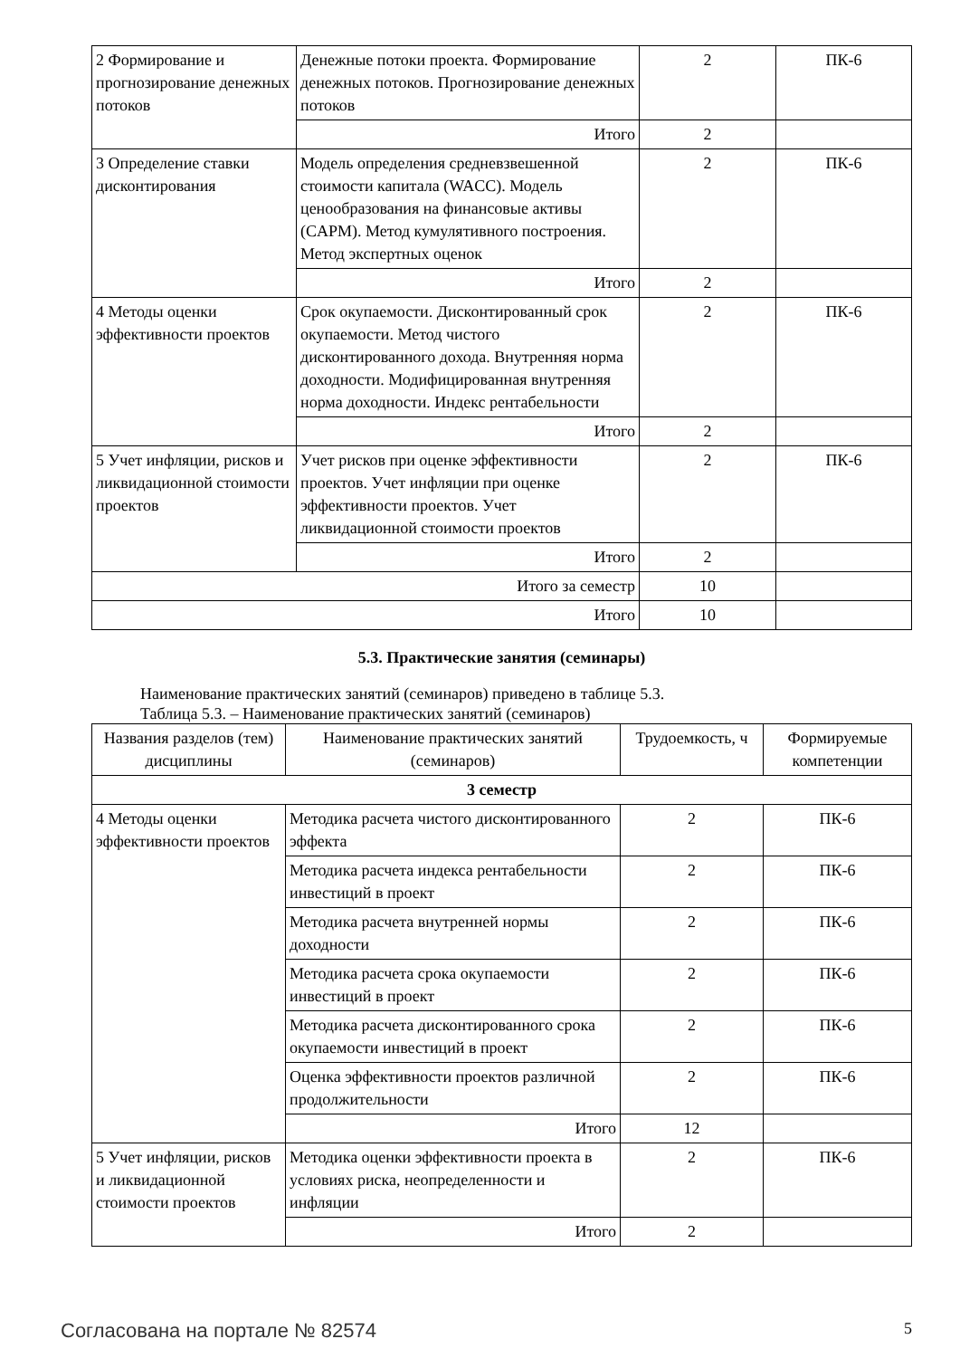| 2 Формирование и прогнозирование денежных потоков | Денежные потоки проекта. Формирование денежных потоков. Прогнозирование денежных потоков | 2 | ПК-6 |
| | Итого | 2 | |
| 3 Определение ставки дисконтирования | Модель определения средневзвешенной стоимости капитала (WACC). Модель ценообразования на финансовые активы (CAPM). Метод кумулятивного построения. Метод экспертных оценок | 2 | ПК-6 |
| | Итого | 2 | |
| 4 Методы оценки эффективности проектов | Срок окупаемости. Дисконтированный срок окупаемости. Метод чистого дисконтированного дохода. Внутренняя норма доходности. Модифицированная внутренняя норма доходности. Индекс рентабельности | 2 | ПК-6 |
| | Итого | 2 | |
| 5 Учет инфляции, рисков и ликвидационной стоимости проектов | Учет рисков при оценке эффективности проектов. Учет инфляции при оценке эффективности проектов. Учет ликвидационной стоимости проектов | 2 | ПК-6 |
| | Итого | 2 | |
| Итого за семестр | | 10 | |
| Итого | | 10 | |
5.3. Практические занятия (семинары)
Наименование практических занятий (семинаров) приведено в таблице 5.3.
Таблица 5.3. – Наименование практических занятий (семинаров)
| Названия разделов (тем) дисциплины | Наименование практических занятий (семинаров) | Трудоемкость, ч | Формируемые компетенции |
| --- | --- | --- | --- |
| 3 семестр | | | |
| 4 Методы оценки эффективности проектов | Методика расчета чистого дисконтированного эффекта | 2 | ПК-6 |
| | Методика расчета индекса рентабельности инвестиций в проект | 2 | ПК-6 |
| | Методика расчета внутренней нормы доходности | 2 | ПК-6 |
| | Методика расчета срока окупаемости инвестиций в проект | 2 | ПК-6 |
| | Методика расчета дисконтированного срока окупаемости инвестиций в проект | 2 | ПК-6 |
| | Оценка эффективности проектов различной продолжительности | 2 | ПК-6 |
| | Итого | 12 | |
| 5 Учет инфляции, рисков и ликвидационной стоимости проектов | Методика оценки эффективности проекта в условиях риска, неопределенности и инфляции | 2 | ПК-6 |
| | Итого | 2 | |
Согласована на портале № 82574 5